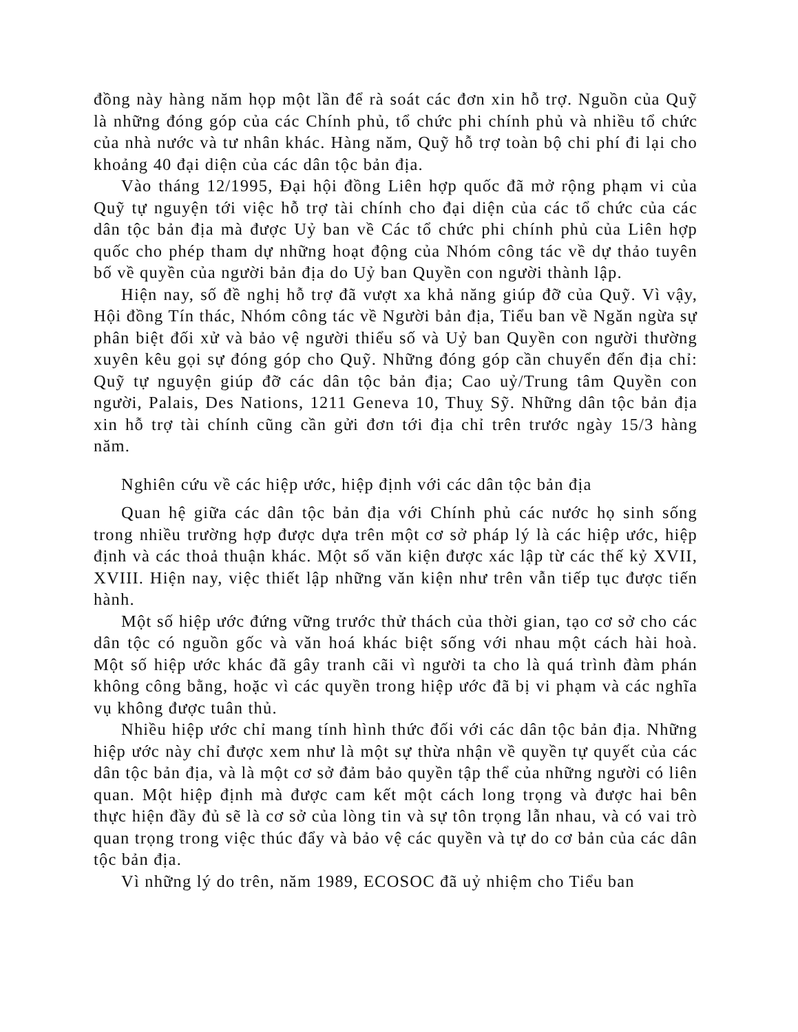đồng này hàng năm họp một lần để rà soát các đơn xin hỗ trợ. Nguồn của Quỹ là những đóng góp của các Chính phủ, tổ chức phi chính phủ và nhiều tổ chức của nhà nước và tư nhân khác. Hàng năm, Quỹ hỗ trợ toàn bộ chi phí đi lại cho khoảng 40 đại diện của các dân tộc bản địa.
Vào tháng 12/1995, Đại hội đồng Liên hợp quốc đã mở rộng phạm vi của Quỹ tự nguyện tới việc hỗ trợ tài chính cho đại diện của các tổ chức của các dân tộc bản địa mà được Uỷ ban về Các tổ chức phi chính phủ của Liên hợp quốc cho phép tham dự những hoạt động của Nhóm công tác về dự thảo tuyên bố về quyền của người bản địa do Uỷ ban Quyền con người thành lập.
Hiện nay, số đề nghị hỗ trợ đã vượt xa khả năng giúp đỡ của Quỹ. Vì vậy, Hội đồng Tín thác, Nhóm công tác về Người bản địa, Tiểu ban về Ngăn ngừa sự phân biệt đối xử và bảo vệ người thiểu số và Uỷ ban Quyền con người thường xuyên kêu gọi sự đóng góp cho Quỹ. Những đóng góp cần chuyển đến địa chỉ: Quỹ tự nguyện giúp đỡ các dân tộc bản địa; Cao uỷ/Trung tâm Quyền con người, Palais, Des Nations, 1211 Geneva 10, Thuỵ Sỹ. Những dân tộc bản địa xin hỗ trợ tài chính cũng cần gửi đơn tới địa chỉ trên trước ngày 15/3 hàng năm.
Nghiên cứu về các hiệp ước, hiệp định với các dân tộc bản địa
Quan hệ giữa các dân tộc bản địa với Chính phủ các nước họ sinh sống trong nhiều trường hợp được dựa trên một cơ sở pháp lý là các hiệp ước, hiệp định và các thoả thuận khác. Một số văn kiện được xác lập từ các thế kỷ XVII, XVIII. Hiện nay, việc thiết lập những văn kiện như trên vẫn tiếp tục được tiến hành.
Một số hiệp ước đứng vững trước thử thách của thời gian, tạo cơ sở cho các dân tộc có nguồn gốc và văn hoá khác biệt sống với nhau một cách hài hoà. Một số hiệp ước khác đã gây tranh cãi vì người ta cho là quá trình đàm phán không công bằng, hoặc vì các quyền trong hiệp ước đã bị vi phạm và các nghĩa vụ không được tuân thủ.
Nhiều hiệp ước chỉ mang tính hình thức đối với các dân tộc bản địa. Những hiệp ước này chỉ được xem như là một sự thừa nhận về quyền tự quyết của các dân tộc bản địa, và là một cơ sở đảm bảo quyền tập thể của những người có liên quan. Một hiệp định mà được cam kết một cách long trọng và được hai bên thực hiện đầy đủ sẽ là cơ sở của lòng tin và sự tôn trọng lẫn nhau, và có vai trò quan trọng trong việc thúc đẩy và bảo vệ các quyền và tự do cơ bản của các dân tộc bản địa.
Vì những lý do trên, năm 1989, ECOSOC đã uỷ nhiệm cho Tiểu ban